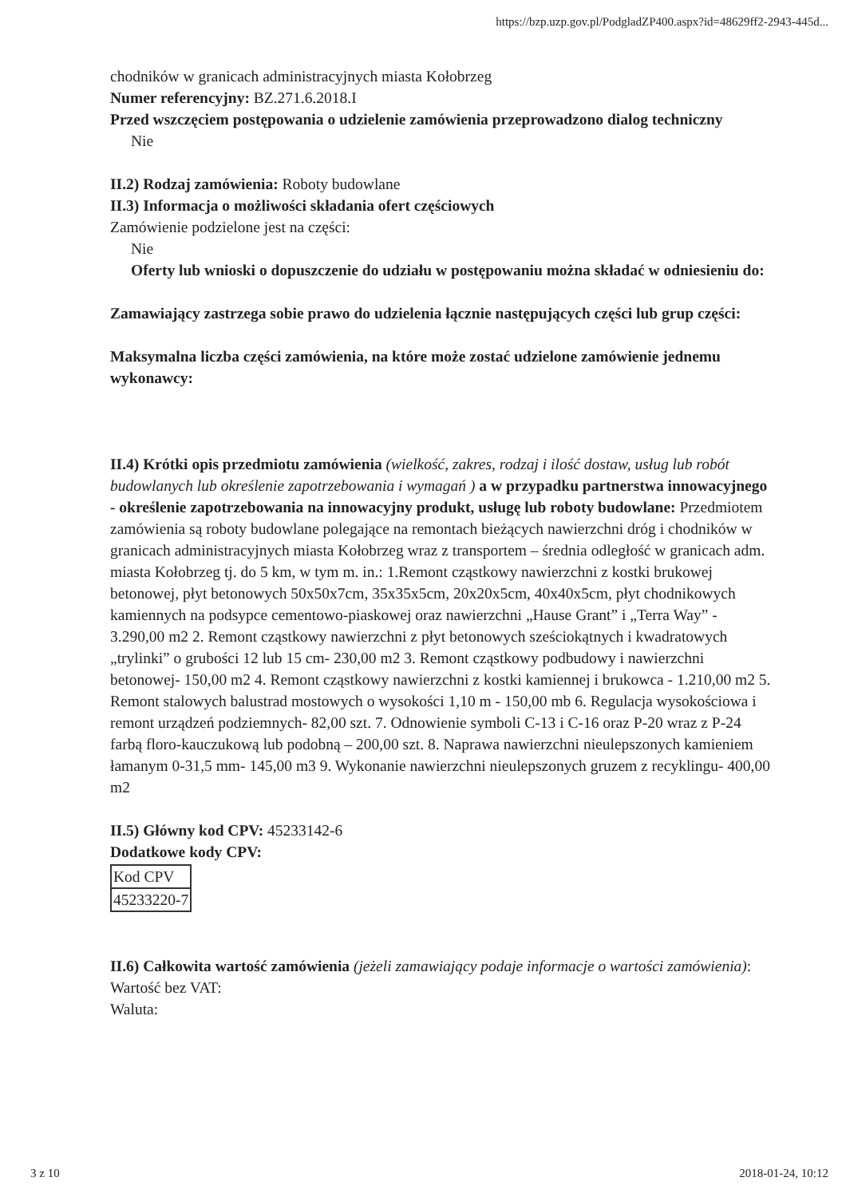https://bzp.uzp.gov.pl/PodgladZP400.aspx?id=48629ff2-2943-445d...
chodników w granicach administracyjnych miasta Kołobrzeg
Numer referencyjny: BZ.271.6.2018.I
Przed wszczęciem postępowania o udzielenie zamówienia przeprowadzono dialog techniczny
Nie
II.2) Rodzaj zamówienia: Roboty budowlane
II.3) Informacja o możliwości składania ofert częściowych
Zamówienie podzielone jest na części:
Nie
Oferty lub wnioski o dopuszczenie do udziału w postępowaniu można składać w odniesieniu do:
Zamawiający zastrzega sobie prawo do udzielenia łącznie następujących części lub grup części:
Maksymalna liczba części zamówienia, na które może zostać udzielone zamówienie jednemu wykonawcy:
II.4) Krótki opis przedmiotu zamówienia (wielkość, zakres, rodzaj i ilość dostaw, usług lub robót budowlanych lub określenie zapotrzebowania i wymagań ) a w przypadku partnerstwa innowacyjnego - określenie zapotrzebowania na innowacyjny produkt, usługę lub roboty budowlane: Przedmiotem zamówienia są roboty budowlane polegające na remontach bieżących nawierzchni dróg i chodników w granicach administracyjnych miasta Kołobrzeg wraz z transportem – średnia odległość w granicach adm. miasta Kołobrzeg tj. do 5 km, w tym m. in.: 1.Remont cząstkowy nawierzchni z kostki brukowej betonowej, płyt betonowych 50x50x7cm, 35x35x5cm, 20x20x5cm, 40x40x5cm, płyt chodnikowych kamiennych na podsypce cementowo-piaskowej oraz nawierzchni „Hause Grant” i „Terra Way” - 3.290,00 m2 2. Remont cząstkowy nawierzchni z płyt betonowych sześciokątnych i kwadratowych „trylinki” o grubości 12 lub 15 cm- 230,00 m2 3. Remont cząstkowy podbudowy i nawierzchni betonowej- 150,00 m2 4. Remont cząstkowy nawierzchni z kostki kamiennej i brukowca - 1.210,00 m2 5. Remont stalowych balustrad mostowych o wysokości 1,10 m - 150,00 mb 6. Regulacja wysokościowa i remont urządzeń podziemnych- 82,00 szt. 7. Odnowienie symboli C-13 i C-16 oraz P-20 wraz z P-24 farbą floro-kauczukową lub podobną – 200,00 szt. 8. Naprawa nawierzchni nieulepszonych kamieniem łamanym 0-31,5 mm- 145,00 m3 9. Wykonanie nawierzchni nieulepszonych gruzem z recyklingu- 400,00 m2
II.5) Główny kod CPV: 45233142-6
Dodatkowe kody CPV:
| Kod CPV |
| 45233220-7 |
II.6) Całkowita wartość zamówienia (jeżeli zamawiający podaje informacje o wartości zamówienia):
Wartość bez VAT:
Waluta:
3 z 10 2018-01-24, 10:12